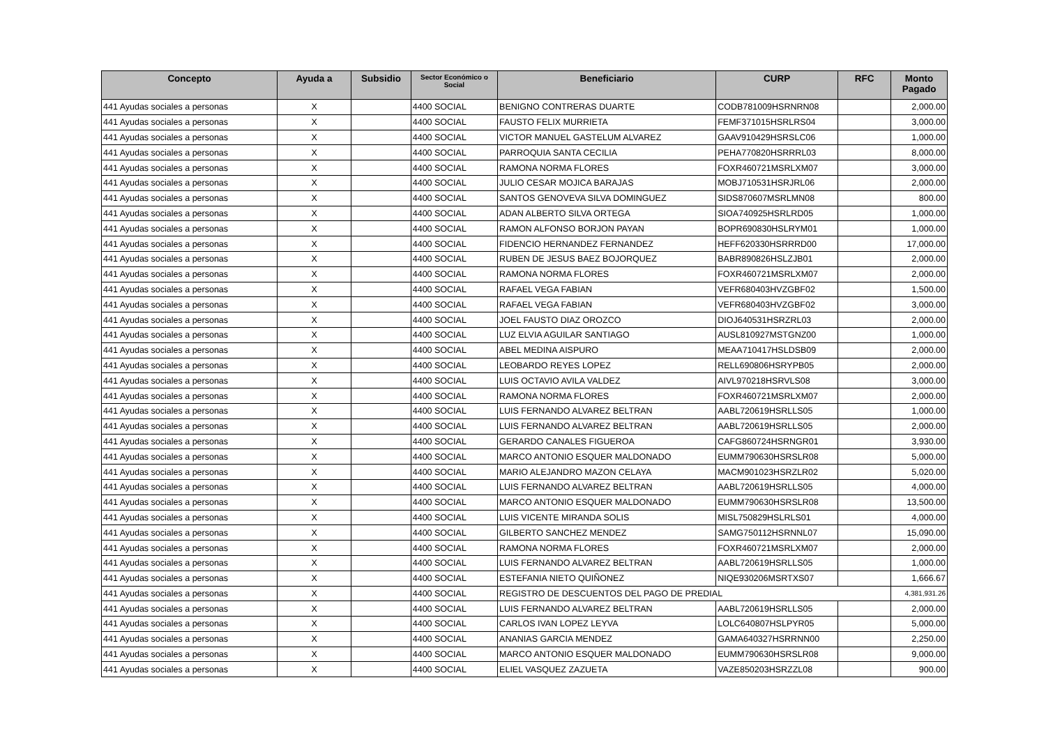| Concepto | Ayuda a | Subsidio | Sector Económico o Social | Beneficiario | CURP | RFC | Monto Pagado |
| --- | --- | --- | --- | --- | --- | --- | --- |
| 441 Ayudas sociales a personas | X | | 4400 SOCIAL | BENIGNO CONTRERAS DUARTE | CODB781009HSRNRN08 | | 2,000.00 |
| 441 Ayudas sociales a personas | X | | 4400 SOCIAL | FAUSTO FELIX MURRIETA | FEMF371015HSRLRS04 | | 3,000.00 |
| 441 Ayudas sociales a personas | X | | 4400 SOCIAL | VICTOR MANUEL GASTELUM ALVAREZ | GAAV910429HSRSLC06 | | 1,000.00 |
| 441 Ayudas sociales a personas | X | | 4400 SOCIAL | PARROQUIA SANTA CECILIA | PEHA770820HSRRRL03 | | 8,000.00 |
| 441 Ayudas sociales a personas | X | | 4400 SOCIAL | RAMONA NORMA FLORES | FOXR460721MSRLXM07 | | 3,000.00 |
| 441 Ayudas sociales a personas | X | | 4400 SOCIAL | JULIO CESAR MOJICA BARAJAS | MOBJ710531HSRJRL06 | | 2,000.00 |
| 441 Ayudas sociales a personas | X | | 4400 SOCIAL | SANTOS GENOVEVA SILVA DOMINGUEZ | SIDS870607MSRLMN08 | | 800.00 |
| 441 Ayudas sociales a personas | X | | 4400 SOCIAL | ADAN ALBERTO SILVA ORTEGA | SIOA740925HSRLRD05 | | 1,000.00 |
| 441 Ayudas sociales a personas | X | | 4400 SOCIAL | RAMON ALFONSO BORJON PAYAN | BOPR690830HSLRYM01 | | 1,000.00 |
| 441 Ayudas sociales a personas | X | | 4400 SOCIAL | FIDENCIO HERNANDEZ FERNANDEZ | HEFF620330HSRRRD00 | | 17,000.00 |
| 441 Ayudas sociales a personas | X | | 4400 SOCIAL | RUBEN DE JESUS BAEZ BOJORQUEZ | BABR890826HSLZJB01 | | 2,000.00 |
| 441 Ayudas sociales a personas | X | | 4400 SOCIAL | RAMONA NORMA FLORES | FOXR460721MSRLXM07 | | 2,000.00 |
| 441 Ayudas sociales a personas | X | | 4400 SOCIAL | RAFAEL VEGA FABIAN | VEFR680403HVZGBF02 | | 1,500.00 |
| 441 Ayudas sociales a personas | X | | 4400 SOCIAL | RAFAEL VEGA FABIAN | VEFR680403HVZGBF02 | | 3,000.00 |
| 441 Ayudas sociales a personas | X | | 4400 SOCIAL | JOEL FAUSTO DIAZ OROZCO | DIOJ640531HSRZRL03 | | 2,000.00 |
| 441 Ayudas sociales a personas | X | | 4400 SOCIAL | LUZ ELVIA AGUILAR SANTIAGO | AUSL810927MSTGNZ00 | | 1,000.00 |
| 441 Ayudas sociales a personas | X | | 4400 SOCIAL | ABEL MEDINA AISPURO | MEAA710417HSLDSB09 | | 2,000.00 |
| 441 Ayudas sociales a personas | X | | 4400 SOCIAL | LEOBARDO REYES LOPEZ | RELL690806HSRYPB05 | | 2,000.00 |
| 441 Ayudas sociales a personas | X | | 4400 SOCIAL | LUIS OCTAVIO AVILA VALDEZ | AIVL970218HSRVLS08 | | 3,000.00 |
| 441 Ayudas sociales a personas | X | | 4400 SOCIAL | RAMONA NORMA FLORES | FOXR460721MSRLXM07 | | 2,000.00 |
| 441 Ayudas sociales a personas | X | | 4400 SOCIAL | LUIS FERNANDO ALVAREZ BELTRAN | AABL720619HSRLLS05 | | 1,000.00 |
| 441 Ayudas sociales a personas | X | | 4400 SOCIAL | LUIS FERNANDO ALVAREZ BELTRAN | AABL720619HSRLLS05 | | 2,000.00 |
| 441 Ayudas sociales a personas | X | | 4400 SOCIAL | GERARDO CANALES FIGUEROA | CAFG860724HSRNGR01 | | 3,930.00 |
| 441 Ayudas sociales a personas | X | | 4400 SOCIAL | MARCO ANTONIO ESQUER MALDONADO | EUMM790630HSRSLR08 | | 5,000.00 |
| 441 Ayudas sociales a personas | X | | 4400 SOCIAL | MARIO ALEJANDRO MAZON CELAYA | MACM901023HSRZLR02 | | 5,020.00 |
| 441 Ayudas sociales a personas | X | | 4400 SOCIAL | LUIS FERNANDO ALVAREZ BELTRAN | AABL720619HSRLLS05 | | 4,000.00 |
| 441 Ayudas sociales a personas | X | | 4400 SOCIAL | MARCO ANTONIO ESQUER MALDONADO | EUMM790630HSRSLR08 | | 13,500.00 |
| 441 Ayudas sociales a personas | X | | 4400 SOCIAL | LUIS VICENTE MIRANDA SOLIS | MISL750829HSLRLS01 | | 4,000.00 |
| 441 Ayudas sociales a personas | X | | 4400 SOCIAL | GILBERTO SANCHEZ MENDEZ | SAMG750112HSRNNL07 | | 15,090.00 |
| 441 Ayudas sociales a personas | X | | 4400 SOCIAL | RAMONA NORMA FLORES | FOXR460721MSRLXM07 | | 2,000.00 |
| 441 Ayudas sociales a personas | X | | 4400 SOCIAL | LUIS FERNANDO ALVAREZ BELTRAN | AABL720619HSRLLS05 | | 1,000.00 |
| 441 Ayudas sociales a personas | X | | 4400 SOCIAL | ESTEFANIA NIETO QUIÑONEZ | NIQE930206MSRTXS07 | | 1,666.67 |
| 441 Ayudas sociales a personas | X | | 4400 SOCIAL | REGISTRO DE DESCUENTOS DEL PAGO DE PREDIAL | | | 4,381,931.26 |
| 441 Ayudas sociales a personas | X | | 4400 SOCIAL | LUIS FERNANDO ALVAREZ BELTRAN | AABL720619HSRLLS05 | | 2,000.00 |
| 441 Ayudas sociales a personas | X | | 4400 SOCIAL | CARLOS IVAN LOPEZ LEYVA | LOLC640807HSLPYR05 | | 5,000.00 |
| 441 Ayudas sociales a personas | X | | 4400 SOCIAL | ANANIAS GARCIA MENDEZ | GAMA640327HSRRNN00 | | 2,250.00 |
| 441 Ayudas sociales a personas | X | | 4400 SOCIAL | MARCO ANTONIO ESQUER MALDONADO | EUMM790630HSRSLR08 | | 9,000.00 |
| 441 Ayudas sociales a personas | X | | 4400 SOCIAL | ELIEL VASQUEZ ZAZUETA | VAZE850203HSRZZL08 | | 900.00 |